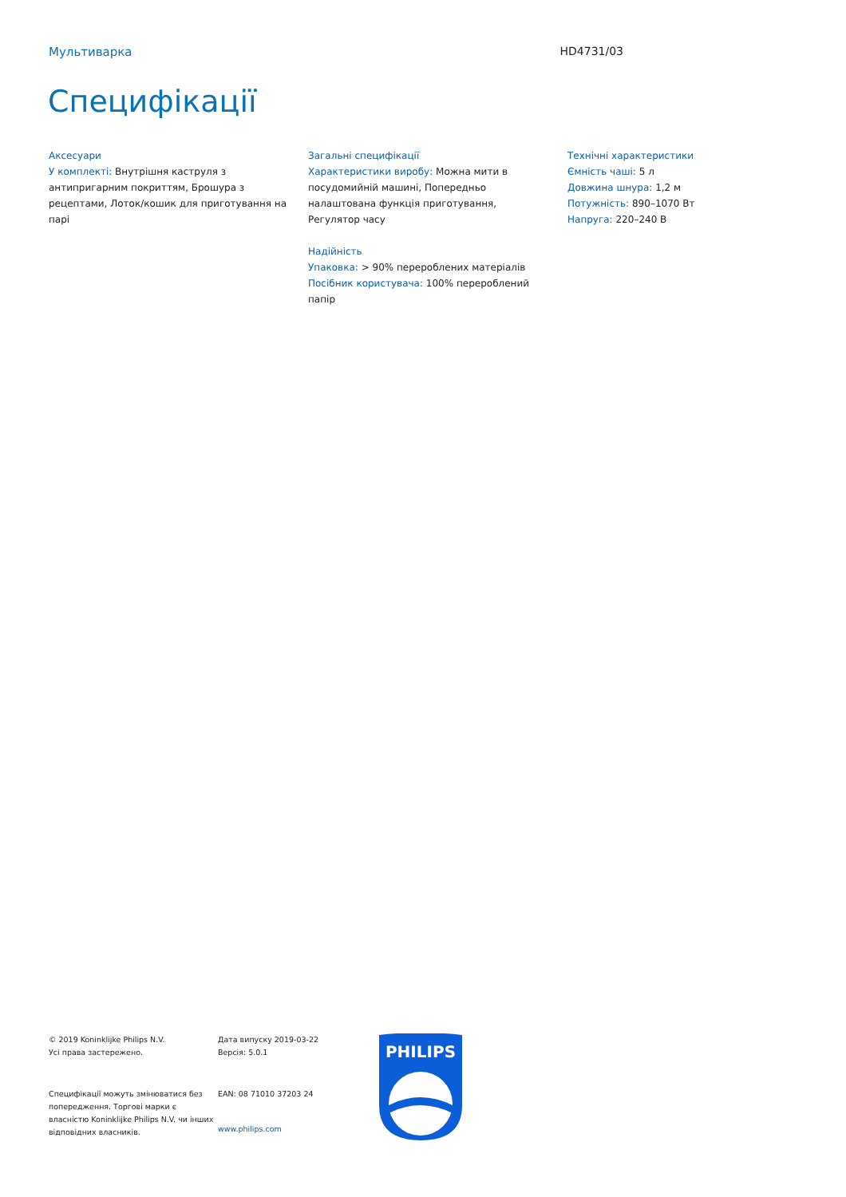Мультиварка HD4731/03
Специфікації
Аксесуари
У комплекті: Внутрішня каструля з антипригарним покриттям, Брошура з рецептами, Лоток/кошик для приготування на парі
Загальні специфікації
Характеристики виробу: Можна мити в посудомийній машині, Попередньо налаштована функція приготування, Регулятор часу
Надійність
Упаковка: > 90% перероблених матеріалів
Посібник користувача: 100% перероблений папір
Технічні характеристики
Ємність чаші: 5 л
Довжина шнура: 1,2 м
Потужність: 890–1070 Вт
Напруга: 220–240 В
© 2019 Koninklijke Philips N.V.
Усі права застережено.
Специфікації можуть змінюватися без попередження. Торгові марки є власністю Koninklijke Philips N.V. чи інших відповідних власників.
Дата випуску 2019-03-22
Версія: 5.0.1
EAN: 08 71010 37203 24
www.philips.com
PHILIPS